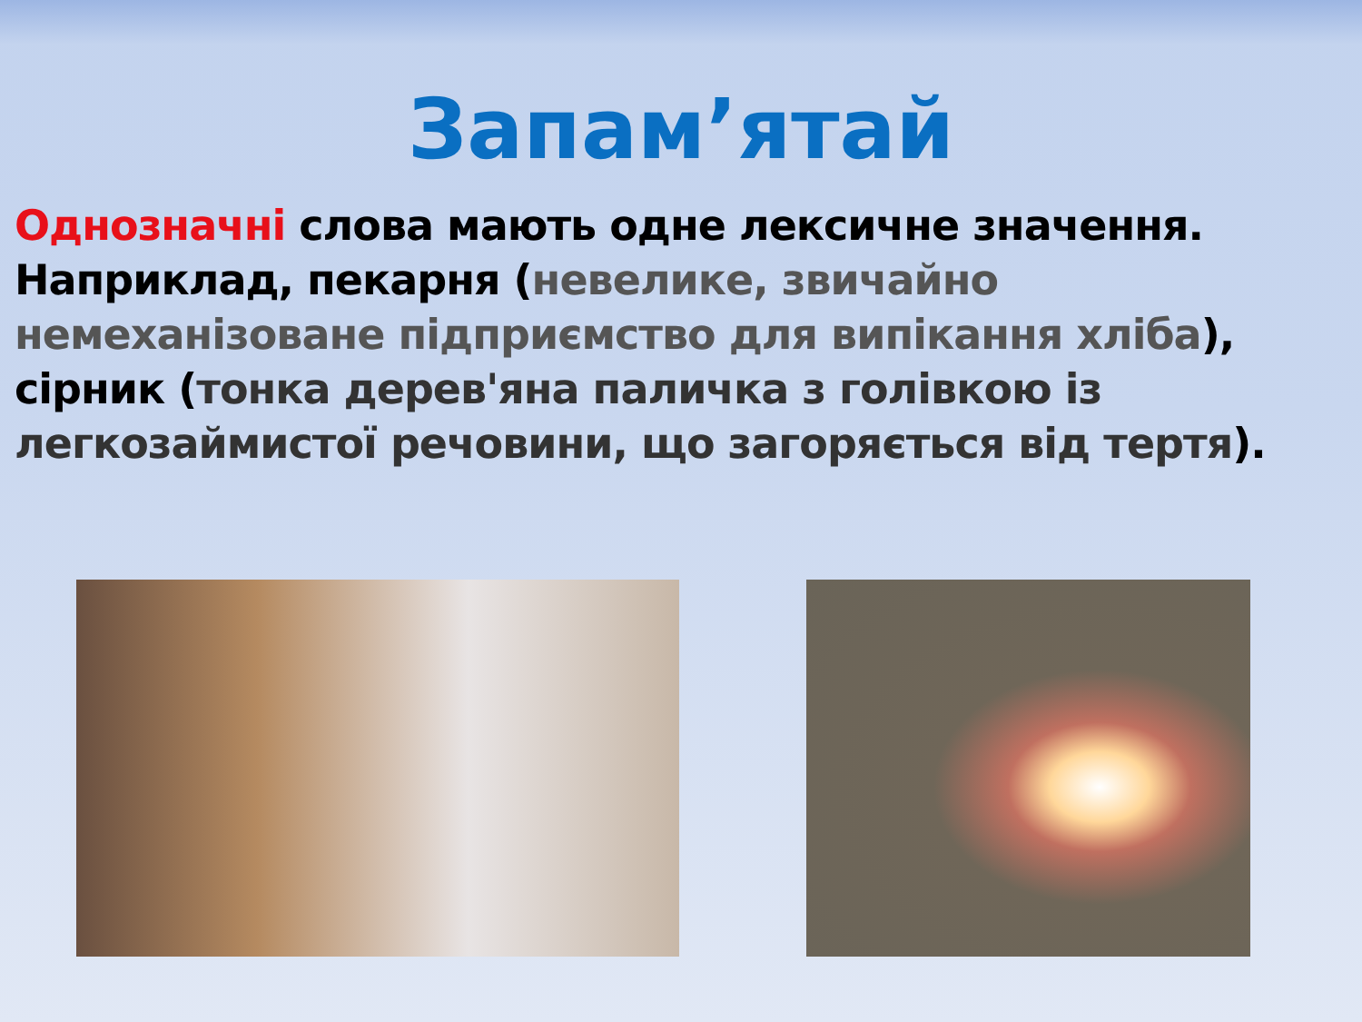Запам’ятай
Однозначні слова мають одне лексичне значення. Наприклад, пекарня (невелике, звичайно немеханізоване підприємство для випікання хліба), сірник (тонка дерев'яна паличка з голівкою із легкозаймистої речовини, що загоряється від тертя).